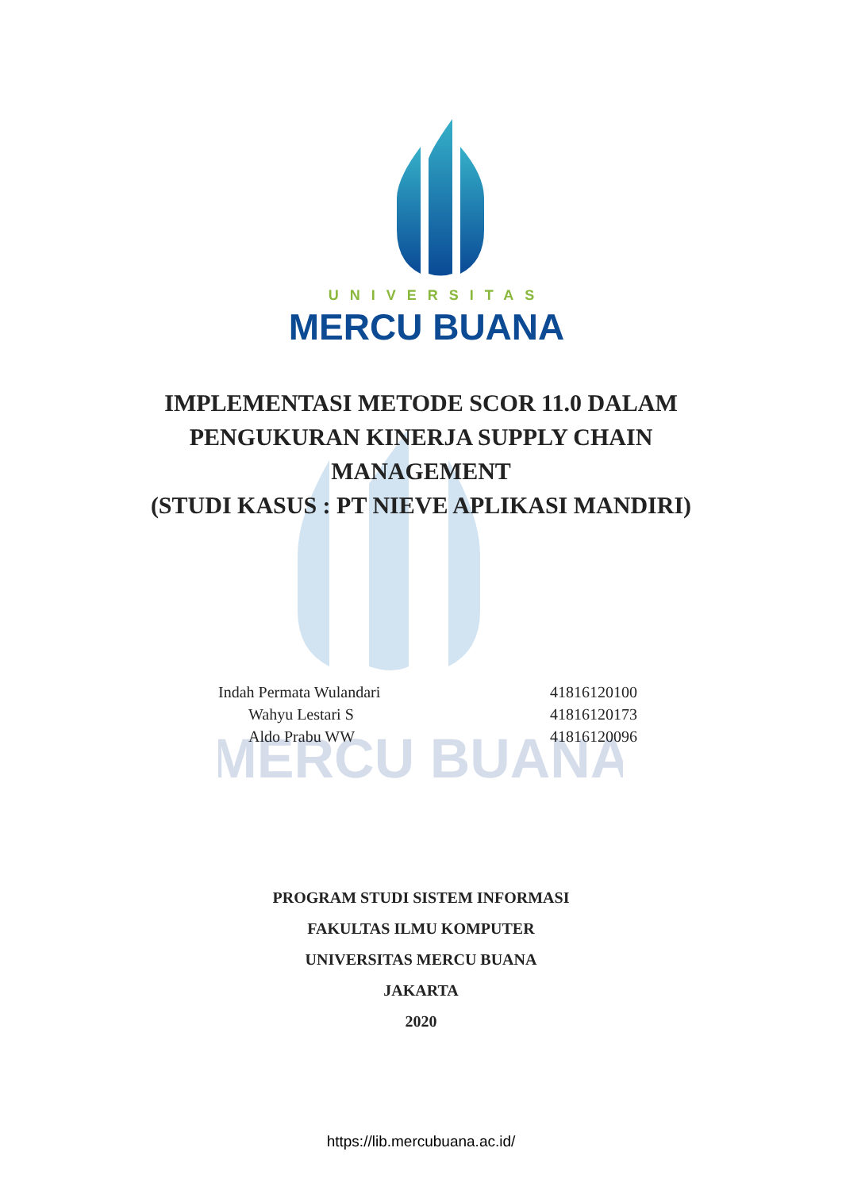UNIVERSITAS
MERCU BUANA
MERCU BUANA
IMPLEMENTASI METODE SCOR 11.0 DALAM
PENGUKURAN KINERJA SUPPLY CHAIN
MANAGEMENT
(STUDI KASUS : PT NIEVE APLIKASI MANDIRI)
| Indah Permata Wulandari | 41816120100 |
| Wahyu Lestari S | 41816120173 |
| Aldo Prabu WW | 41816120096 |
PROGRAM STUDI SISTEM INFORMASI
FAKULTAS ILMU KOMPUTER
UNIVERSITAS MERCU BUANA
JAKARTA
2020
https://lib.mercubuana.ac.id/